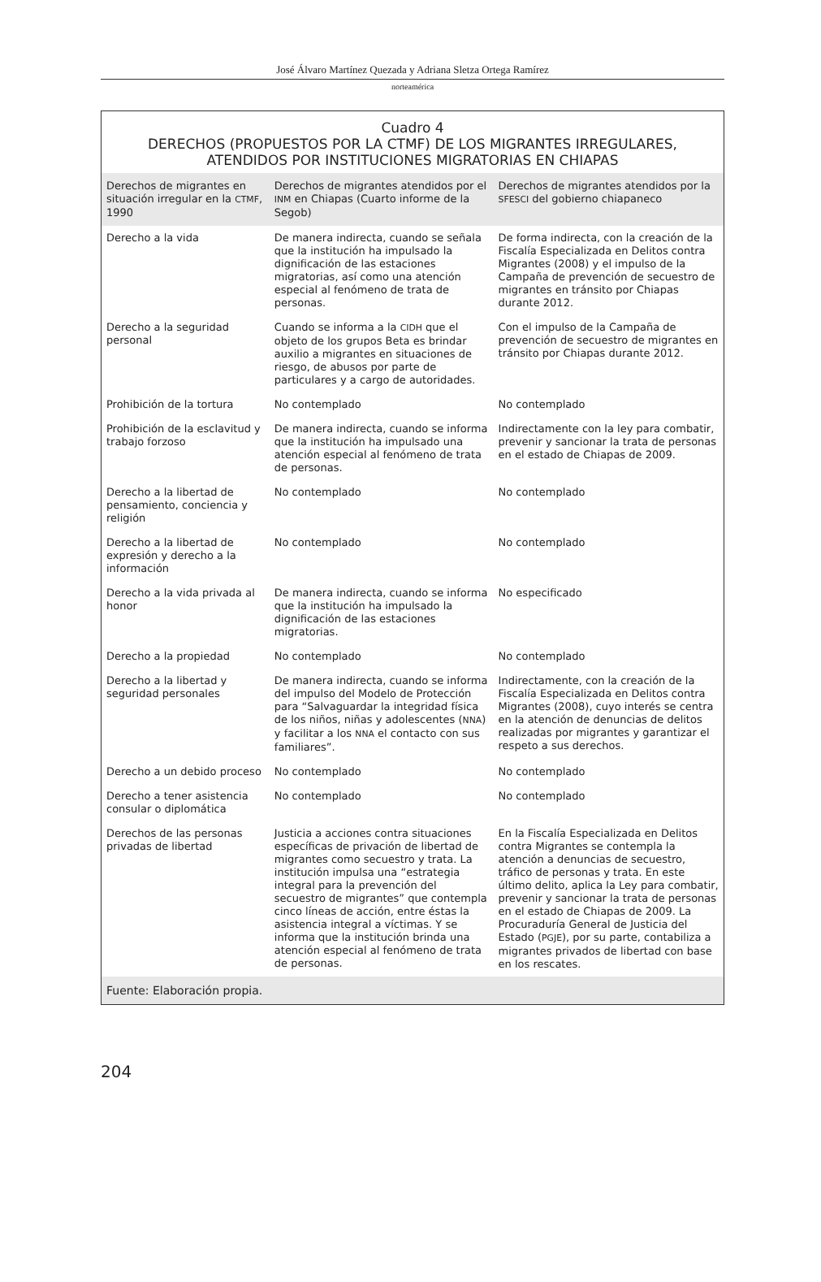José Álvaro Martínez Quezada y Adriana Sletza Ortega Ramírez
norteamérica
Cuadro 4
DERECHOS (PROPUESTOS POR LA CTMF) DE LOS MIGRANTES IRREGULARES,
ATENDIDOS POR INSTITUCIONES MIGRATORIAS EN CHIAPAS
| Derechos de migrantes en situación irregular en la CTMF , 1990 | Derechos de migrantes atendidos por el INM en Chiapas (Cuarto informe de la Segob) | Derechos de migrantes atendidos por la SFESCI del gobierno chiapaneco |
| --- | --- | --- |
| Derecho a la vida | De manera indirecta, cuando se señala que la institución ha impulsado la dignificación de las estaciones migratorias, así como una atención especial al fenómeno de trata de personas. | De forma indirecta, con la creación de la Fiscalía Especializada en Delitos contra Migrantes (2008) y el impulso de la Campaña de prevención de secuestro de migrantes en tránsito por Chiapas durante 2012. |
| Derecho a la seguridad personal | Cuando se informa a la CIDH que el objeto de los grupos Beta es brindar auxilio a migrantes en situaciones de riesgo, de abusos por parte de particulares y a cargo de autoridades. | Con el impulso de la Campaña de prevención de secuestro de migrantes en tránsito por Chiapas durante 2012. |
| Prohibición de la tortura | No contemplado | No contemplado |
| Prohibición de la esclavitud y trabajo forzoso | De manera indirecta, cuando se informa que la institución ha impulsado una atención especial al fenómeno de trata de personas. | Indirectamente con la ley para combatir, prevenir y sancionar la trata de personas en el estado de Chiapas de 2009. |
| Derecho a la libertad de pensamiento, conciencia y religión | No contemplado | No contemplado |
| Derecho a la libertad de expresión y derecho a la información | No contemplado | No contemplado |
| Derecho a la vida privada al honor | De manera indirecta, cuando se informa que la institución ha impulsado la dignificación de las estaciones migratorias. | No especificado |
| Derecho a la propiedad | No contemplado | No contemplado |
| Derecho a la libertad y seguridad personales | De manera indirecta, cuando se informa del impulso del Modelo de Protección para “Salvaguardar la integridad física de los niños, niñas y adolescentes ( NNA ) y facilitar a los NNA el contacto con sus familiares”. | Indirectamente, con la creación de la Fiscalía Especializada en Delitos contra Migrantes (2008), cuyo interés se centra en la atención de denuncias de delitos realizadas por migrantes y garantizar el respeto a sus derechos. |
| Derecho a un debido proceso | No contemplado | No contemplado |
| Derecho a tener asistencia consular o diplomática | No contemplado | No contemplado |
| Derechos de las personas privadas de libertad | Justicia a acciones contra situaciones específicas de privación de libertad de migrantes como secuestro y trata. La institución impulsa una “estrategia integral para la prevención del secuestro de migrantes” que contempla cinco líneas de acción, entre éstas la asistencia integral a víctimas. Y se informa que la institución brinda una atención especial al fenómeno de trata de personas. | En la Fiscalía Especializada en Delitos contra Migrantes se contempla la atención a denuncias de secuestro, tráfico de personas y trata. En este último delito, aplica la Ley para combatir, prevenir y sancionar la trata de personas en el estado de Chiapas de 2009. La Procuraduría General de Justicia del Estado ( PGJE ), por su parte, contabiliza a migrantes privados de libertad con base en los rescates. |
| Fuente: Elaboración propia. | | |
204